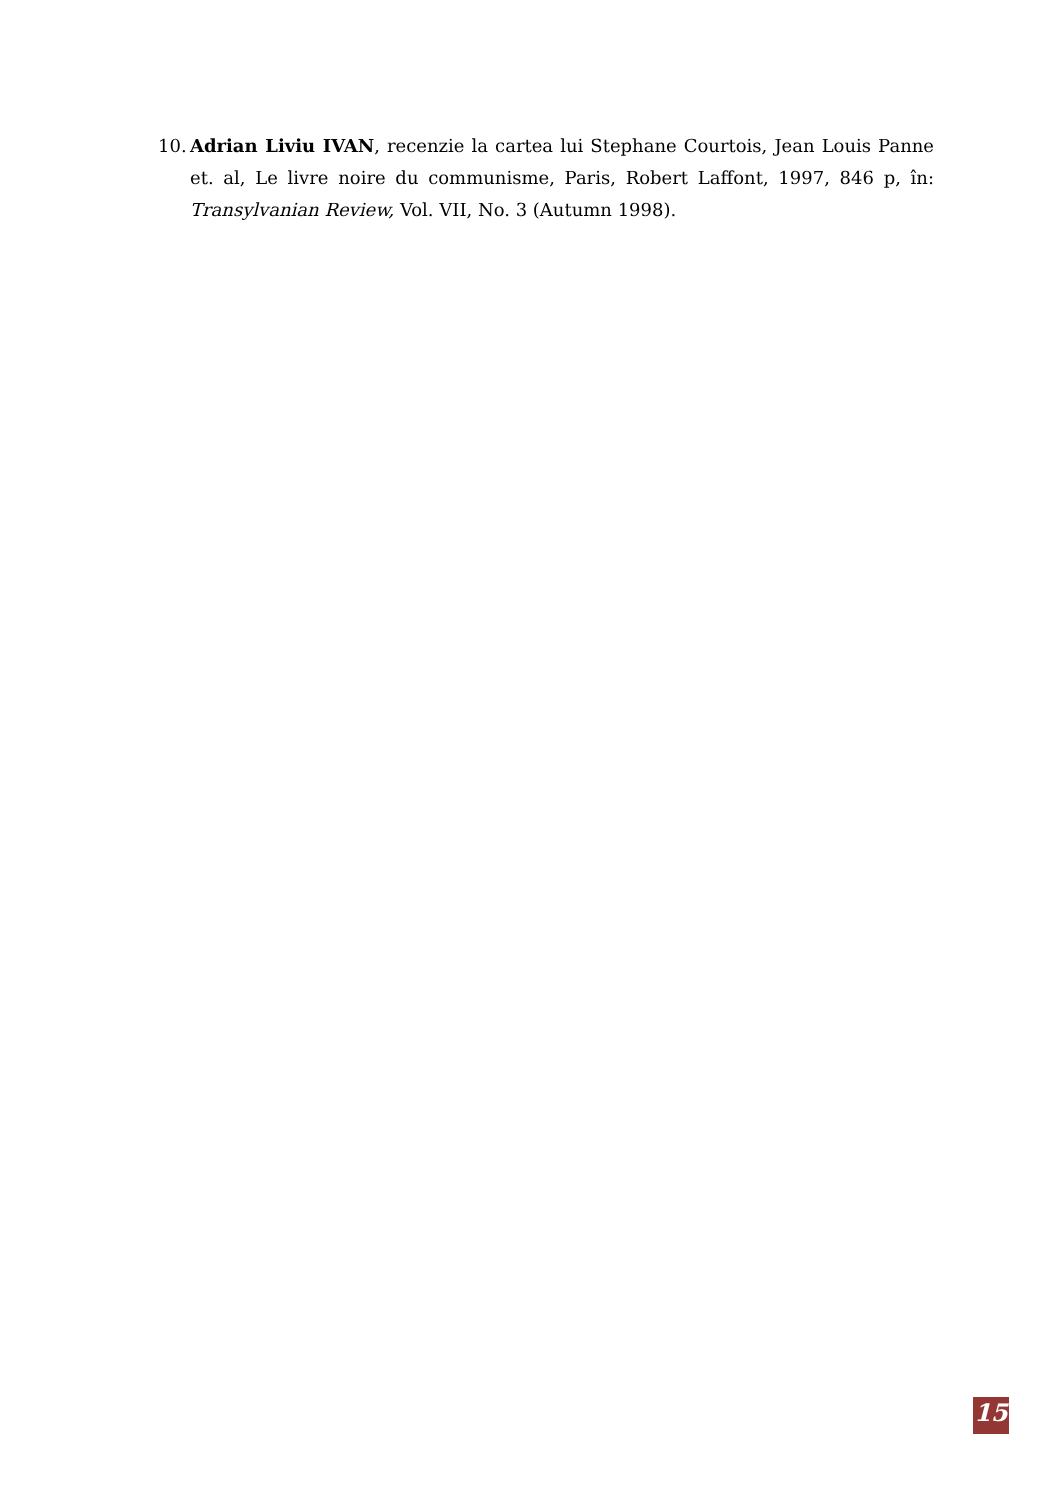10. Adrian Liviu IVAN, recenzie la cartea lui Stephane Courtois, Jean Louis Panne et. al, Le livre noire du communisme, Paris, Robert Laffont, 1997, 846 p, în: Transylvanian Review, Vol. VII, No. 3 (Autumn 1998).
15